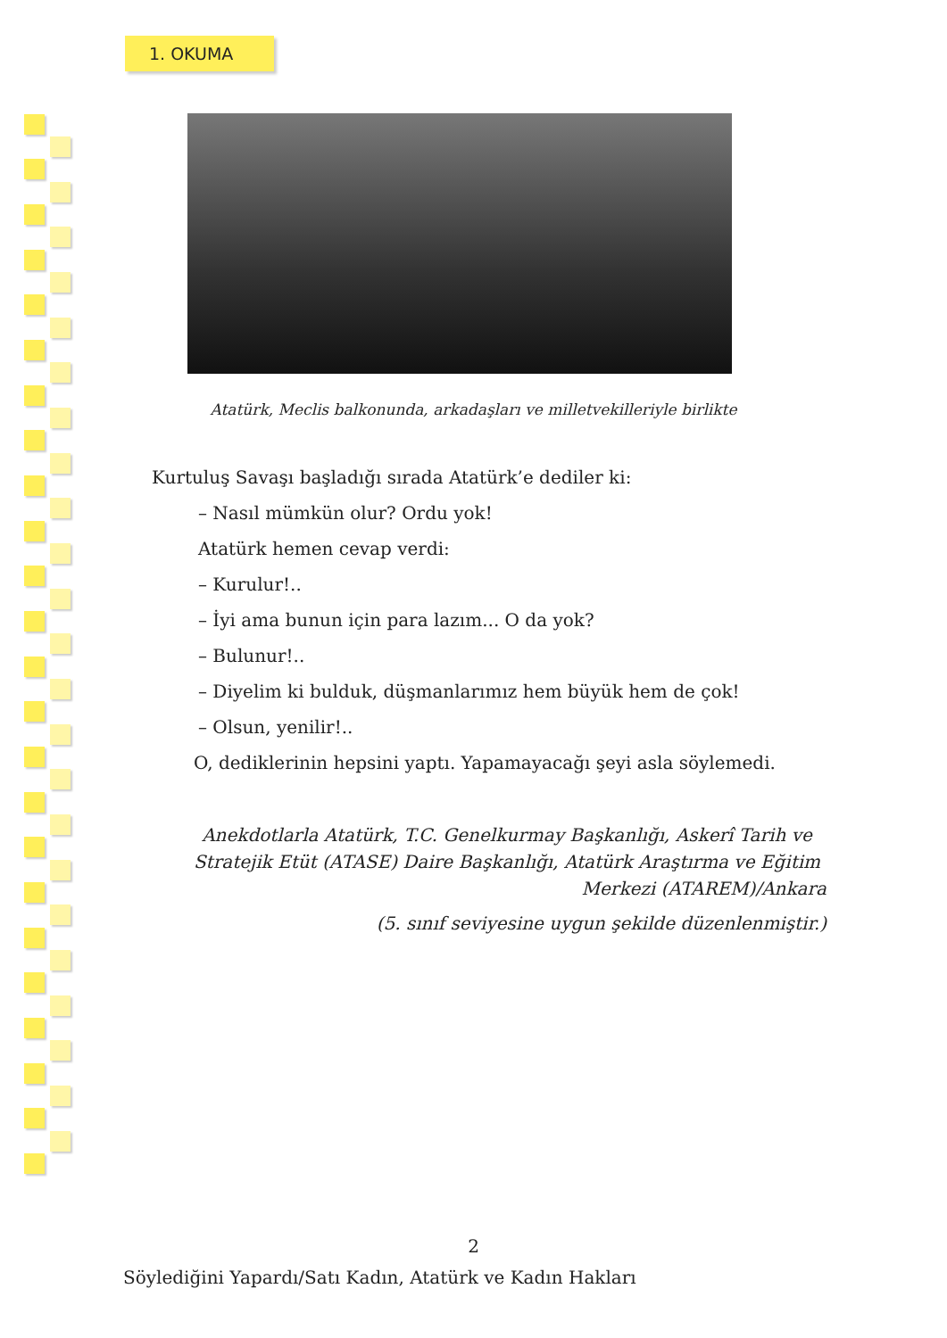1. OKUMA
Atatürk, Meclis balkonunda, arkadaşları ve milletvekilleriyle birlikte
Kurtuluş Savaşı başladığı sırada Atatürk’e dediler ki:
– Nasıl mümkün olur? Ordu yok!
Atatürk hemen cevap verdi:
– Kurulur!..
– İyi ama bunun için para lazım... O da yok?
– Bulunur!..
– Diyelim ki bulduk, düşmanlarımız hem büyük hem de çok!
– Olsun, yenilir!..
O, dediklerinin hepsini yaptı. Yapamayacağı şeyi asla söylemedi.
Anekdotlarla Atatürk, T.C. Genelkurmay Başkanlığı, Askerî Tarih ve Stratejik Etüt (ATASE) Daire Başkanlığı, Atatürk Araştırma ve Eğitim
Merkezi (ATAREM)/Ankara
(5. sınıf seviyesine uygun şekilde düzenlenmiştir.)
2
Söylediğini Yapardı/Satı Kadın, Atatürk ve Kadın Hakları